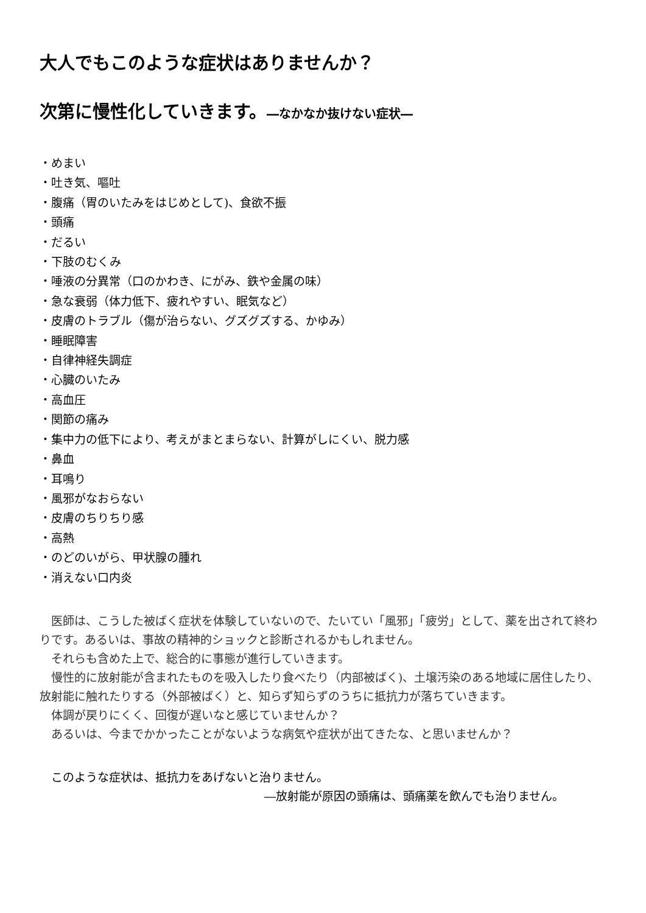大人でもこのような症状はありませんか？
次第に慢性化していきます。―なかなか抜けない症状―
・めまい
・吐き気、嘔吐
・腹痛（胃のいたみをはじめとして)、食欲不振
・頭痛
・だるい
・下肢のむくみ
・唾液の分異常（口のかわき、にがみ、鉄や金属の味）
・急な衰弱（体力低下、疲れやすい、眠気など）
・皮膚のトラブル（傷が治らない、グズグズする、かゆみ）
・睡眠障害
・自律神経失調症
・心臓のいたみ
・高血圧
・関節の痛み
・集中力の低下により、考えがまとまらない、計算がしにくい、脱力感
・鼻血
・耳鳴り
・風邪がなおらない
・皮膚のちりちり感
・高熱
・のどのいがら、甲状腺の腫れ
・消えない口内炎
医師は、こうした被ばく症状を体験していないので、たいてい「風邪」「疲労」として、薬を出されて終わりです。あるいは、事故の精神的ショックと診断されるかもしれません。
それらも含めた上で、総合的に事態が進行していきます。
慢性的に放射能が含まれたものを吸入したり食べたり（内部被ばく)、土壌汚染のある地域に居住したり、放射能に触れたりする（外部被ばく）と、知らず知らずのうちに抵抗力が落ちていきます。
体調が戻りにくく、回復が遅いなと感じていませんか？
あるいは、今までかかったことがないような病気や症状が出てきたな、と思いませんか？
このような症状は、抵抗力をあげないと治りません。
―放射能が原因の頭痛は、頭痛薬を飲んでも治りません。